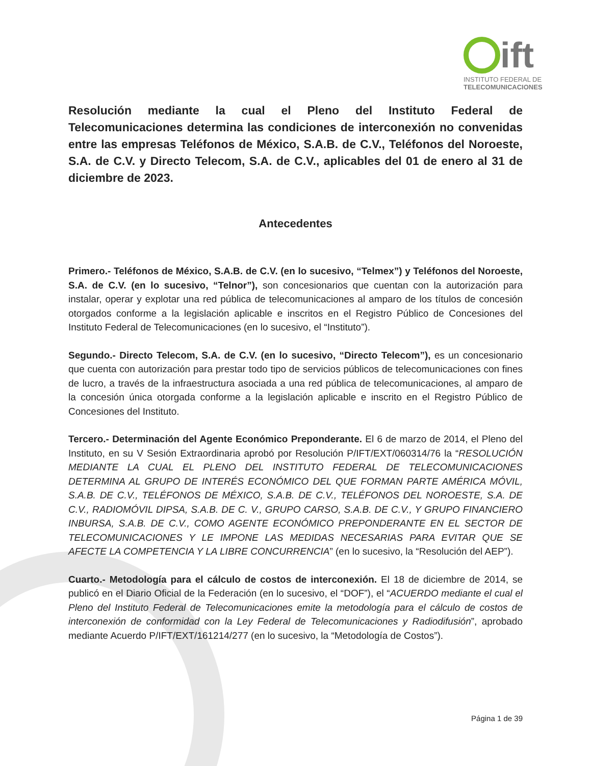ift
INSTITUTO FEDERAL DE
TELECOMUNICACIONES
Resolución mediante la cual el Pleno del Instituto Federal de Telecomunicaciones determina las condiciones de interconexión no convenidas entre las empresas Teléfonos de México, S.A.B. de C.V., Teléfonos del Noroeste, S.A. de C.V. y Directo Telecom, S.A. de C.V., aplicables del 01 de enero al 31 de diciembre de 2023.
Antecedentes
Primero.- Teléfonos de México, S.A.B. de C.V. (en lo sucesivo, “Telmex”) y Teléfonos del Noroeste, S.A. de C.V. (en lo sucesivo, “Telnor”), son concesionarios que cuentan con la autorización para instalar, operar y explotar una red pública de telecomunicaciones al amparo de los títulos de concesión otorgados conforme a la legislación aplicable e inscritos en el Registro Público de Concesiones del Instituto Federal de Telecomunicaciones (en lo sucesivo, el “Instituto”).
Segundo.- Directo Telecom, S.A. de C.V. (en lo sucesivo, “Directo Telecom”), es un concesionario que cuenta con autorización para prestar todo tipo de servicios públicos de telecomunicaciones con fines de lucro, a través de la infraestructura asociada a una red pública de telecomunicaciones, al amparo de la concesión única otorgada conforme a la legislación aplicable e inscrito en el Registro Público de Concesiones del Instituto.
Tercero.- Determinación del Agente Económico Preponderante. El 6 de marzo de 2014, el Pleno del Instituto, en su V Sesión Extraordinaria aprobó por Resolución P/IFT/EXT/060314/76 la “RESOLUCIÓN MEDIANTE LA CUAL EL PLENO DEL INSTITUTO FEDERAL DE TELECOMUNICACIONES DETERMINA AL GRUPO DE INTERÉS ECONÓMICO DEL QUE FORMAN PARTE AMÉRICA MÓVIL, S.A.B. DE C.V., TELÉFONOS DE MÉXICO, S.A.B. DE C.V., TELÉFONOS DEL NOROESTE, S.A. DE C.V., RADIOMÓVIL DIPSA, S.A.B. DE C. V., GRUPO CARSO, S.A.B. DE C.V., Y GRUPO FINANCIERO INBURSA, S.A.B. DE C.V., COMO AGENTE ECONÓMICO PREPONDERANTE EN EL SECTOR DE TELECOMUNICACIONES Y LE IMPONE LAS MEDIDAS NECESARIAS PARA EVITAR QUE SE AFECTE LA COMPETENCIA Y LA LIBRE CONCURRENCIA” (en lo sucesivo, la “Resolución del AEP”).
Cuarto.- Metodología para el cálculo de costos de interconexión. El 18 de diciembre de 2014, se publicó en el Diario Oficial de la Federación (en lo sucesivo, el “DOF”), el “ACUERDO mediante el cual el Pleno del Instituto Federal de Telecomunicaciones emite la metodología para el cálculo de costos de interconexión de conformidad con la Ley Federal de Telecomunicaciones y Radiodifusión”, aprobado mediante Acuerdo P/IFT/EXT/161214/277 (en lo sucesivo, la “Metodología de Costos”).
Página 1 de 39